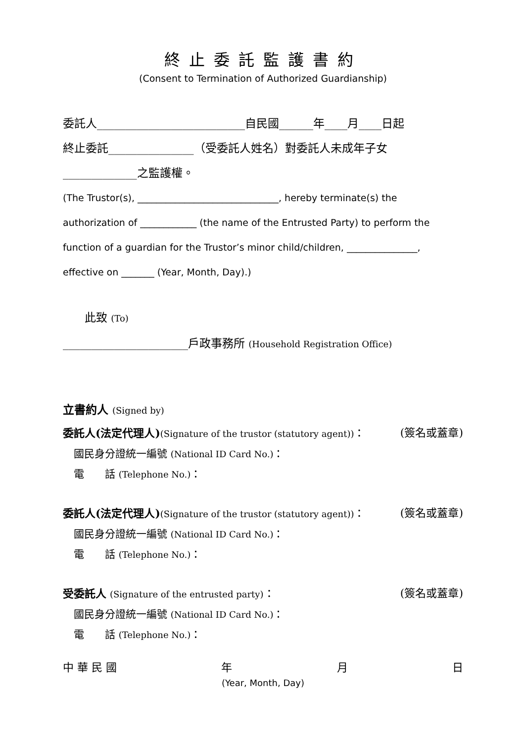終止委託監護書約
(Consent to Termination of Authorized Guardianship)
委託人__________________________自民國______年____月____日起
終止委託_______________（受委託人姓名）對委託人未成年子女
_____________之監護權。
(The Trustor(s), ______________________________, hereby terminate(s) the
authorization of ____________ (the name of the Entrusted Party) to perform the
function of a guardian for the Trustor’s minor child/children, _______________,
effective on _______ (Year, Month, Day).)
此致 (To)
______________________戶政事務所 (Household Registration Office)
立書約人 (Signed by)
委託人(法定代理人)(Signature of the trustor (statutory agent))： (簽名或蓋章)
國民身分證統一編號 (National ID Card No.)：
電　　話 (Telephone No.)：
委託人(法定代理人)(Signature of the trustor (statutory agent))： (簽名或蓋章)
國民身分證統一編號 (National ID Card No.)：
電　　話 (Telephone No.)：
受委託人 (Signature of the entrusted party)： (簽名或蓋章)
國民身分證統一編號 (National ID Card No.)：
電　　話 (Telephone No.)：
中 華 民 國 年 月 日
(Year, Month, Day)